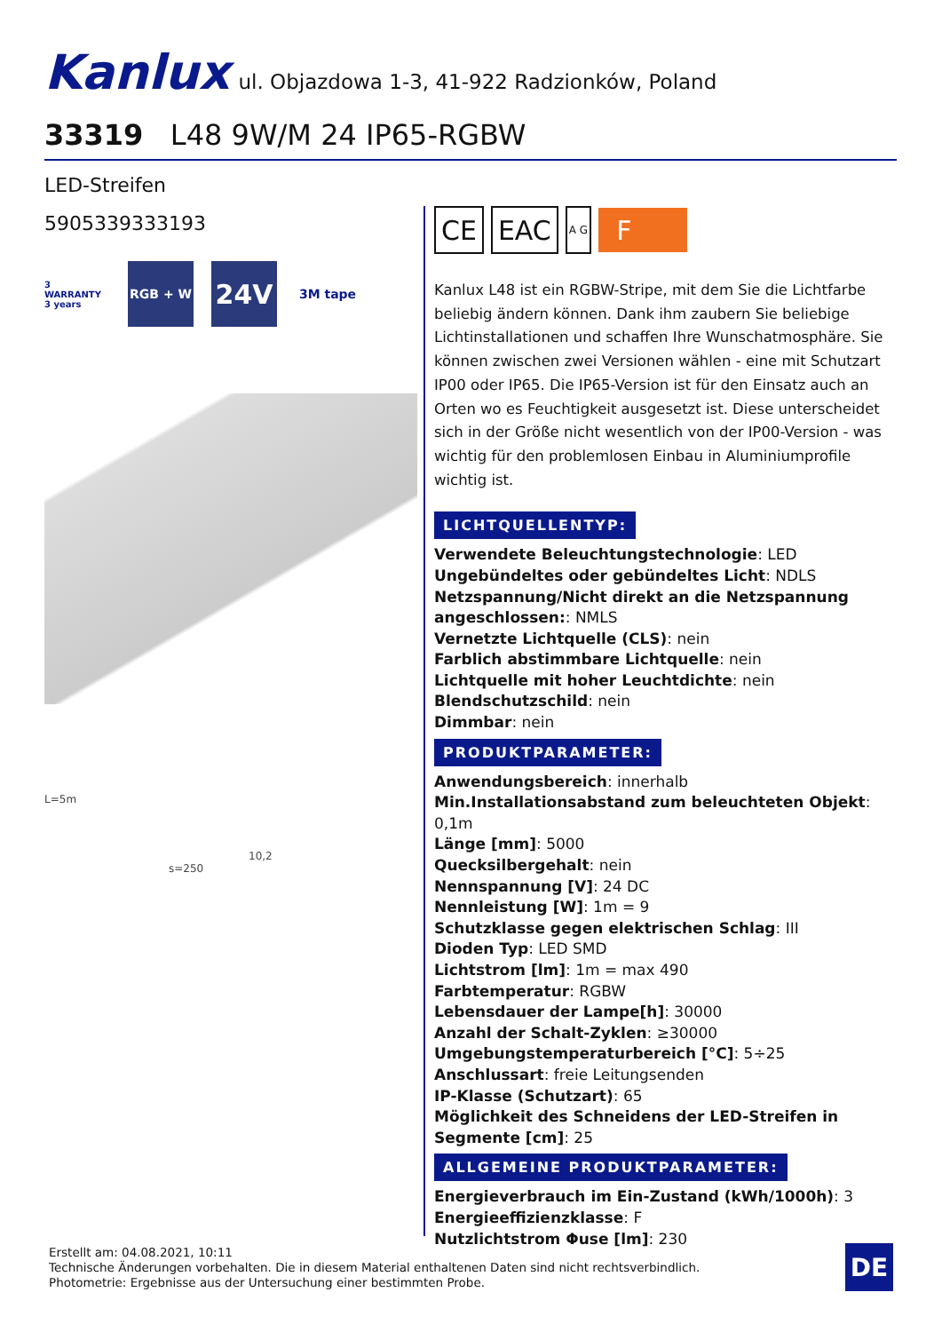Kanlux ul. Objazdowa 1-3, 41-922 Radzionków, Poland
33319 L48 9W/M 24 IP65-RGBW
LED-Streifen
5905339333193
3 WARRANTY 3 years
RGB + W
24V
3M tape
L=5m
10,2
s=250
CE EAC
A G
F
Kanlux L48 ist ein RGBW-Stripe, mit dem Sie die Lichtfarbe beliebig ändern können. Dank ihm zaubern Sie beliebige Lichtinstallationen und schaffen Ihre Wunschatmosphäre. Sie können zwischen zwei Versionen wählen - eine mit Schutzart IP00 oder IP65. Die IP65-Version ist für den Einsatz auch an Orten wo es Feuchtigkeit ausgesetzt ist. Diese unterscheidet sich in der Größe nicht wesentlich von der IP00-Version - was wichtig für den problemlosen Einbau in Aluminiumprofile wichtig ist.
LICHTQUELLENTYP:
Verwendete Beleuchtungstechnologie: LED
Ungebündeltes oder gebündeltes Licht: NDLS
Netzspannung/Nicht direkt an die Netzspannung angeschlossen:: NMLS
Vernetzte Lichtquelle (CLS): nein
Farblich abstimmbare Lichtquelle: nein
Lichtquelle mit hoher Leuchtdichte: nein
Blendschutzschild: nein
Dimmbar: nein
PRODUKTPARAMETER:
Anwendungsbereich: innerhalb
Min.Installationsabstand zum beleuchteten Objekt: 0,1m
Länge [mm]: 5000
Quecksilbergehalt: nein
Nennspannung [V]: 24 DC
Nennleistung [W]: 1m = 9
Schutzklasse gegen elektrischen Schlag: III
Dioden Typ: LED SMD
Lichtstrom [lm]: 1m = max 490
Farbtemperatur: RGBW
Lebensdauer der Lampe[h]: 30000
Anzahl der Schalt-Zyklen: ≥30000
Umgebungstemperaturbereich [°C]: 5÷25
Anschlussart: freie Leitungsenden
IP-Klasse (Schutzart): 65
Möglichkeit des Schneidens der LED-Streifen in Segmente [cm]: 25
ALLGEMEINE PRODUKTPARAMETER:
Energieverbrauch im Ein-Zustand (kWh/1000h): 3
Energieeffizienzklasse: F
Nutzlichtstrom Φuse [lm]: 230
Erstellt am: 04.08.2021, 10:11
Technische Änderungen vorbehalten. Die in diesem Material enthaltenen Daten sind nicht rechtsverbindlich.
Photometrie: Ergebnisse aus der Untersuchung einer bestimmten Probe.
DE